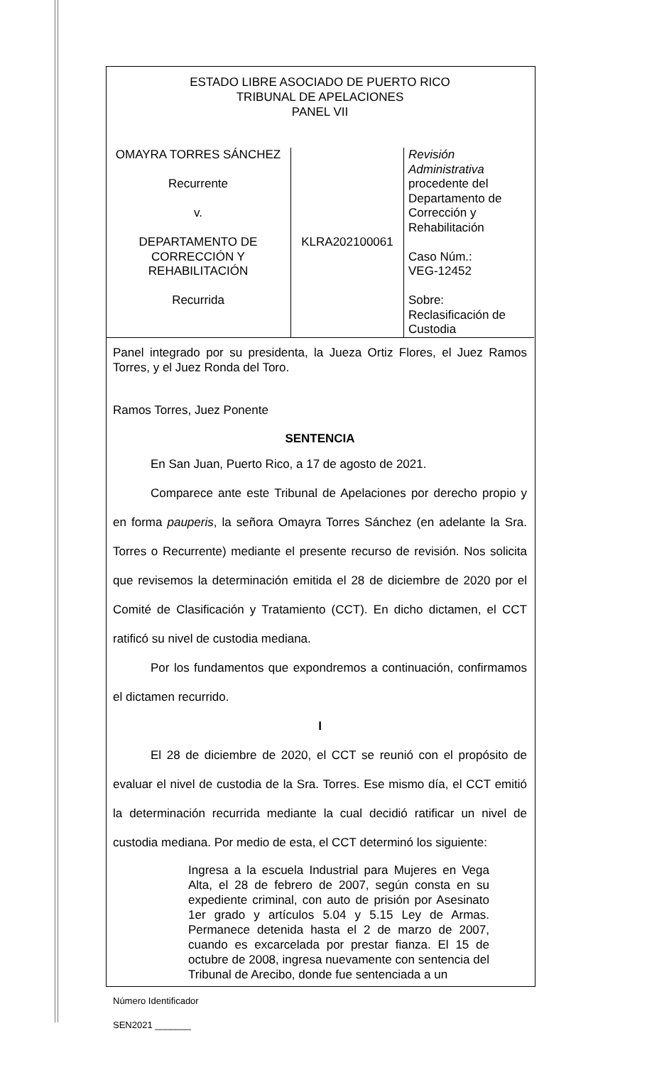ESTADO LIBRE ASOCIADO DE PUERTO RICO
TRIBUNAL DE APELACIONES
PANEL VII
| OMAYRA TORRES SÁNCHEZ Recurrente v. DEPARTAMENTO DE CORRECCIÓN Y REHABILITACIÓN Recurrida | KLRA202100061 | Revisión Administrativa procedente del Departamento de Corrección y Rehabilitación Caso Núm.: VEG-12452 Sobre: Reclasificación de Custodia |
Panel integrado por su presidenta, la Jueza Ortiz Flores, el Juez Ramos Torres, y el Juez Ronda del Toro.
Ramos Torres, Juez Ponente
SENTENCIA
En San Juan, Puerto Rico, a 17 de agosto de 2021.
Comparece ante este Tribunal de Apelaciones por derecho propio y en forma pauperis, la señora Omayra Torres Sánchez (en adelante la Sra. Torres o Recurrente) mediante el presente recurso de revisión. Nos solicita que revisemos la determinación emitida el 28 de diciembre de 2020 por el Comité de Clasificación y Tratamiento (CCT). En dicho dictamen, el CCT ratificó su nivel de custodia mediana.
Por los fundamentos que expondremos a continuación, confirmamos el dictamen recurrido.
I
El 28 de diciembre de 2020, el CCT se reunió con el propósito de evaluar el nivel de custodia de la Sra. Torres. Ese mismo día, el CCT emitió la determinación recurrida mediante la cual decidió ratificar un nivel de custodia mediana. Por medio de esta, el CCT determinó los siguiente:
Ingresa a la escuela Industrial para Mujeres en Vega Alta, el 28 de febrero de 2007, según consta en su expediente criminal, con auto de prisión por Asesinato 1er grado y artículos 5.04 y 5.15 Ley de Armas. Permanece detenida hasta el 2 de marzo de 2007, cuando es excarcelada por prestar fianza. El 15 de octubre de 2008, ingresa nuevamente con sentencia del Tribunal de Arecibo, donde fue sentenciada a un
Número Identificador
SEN2021 _______